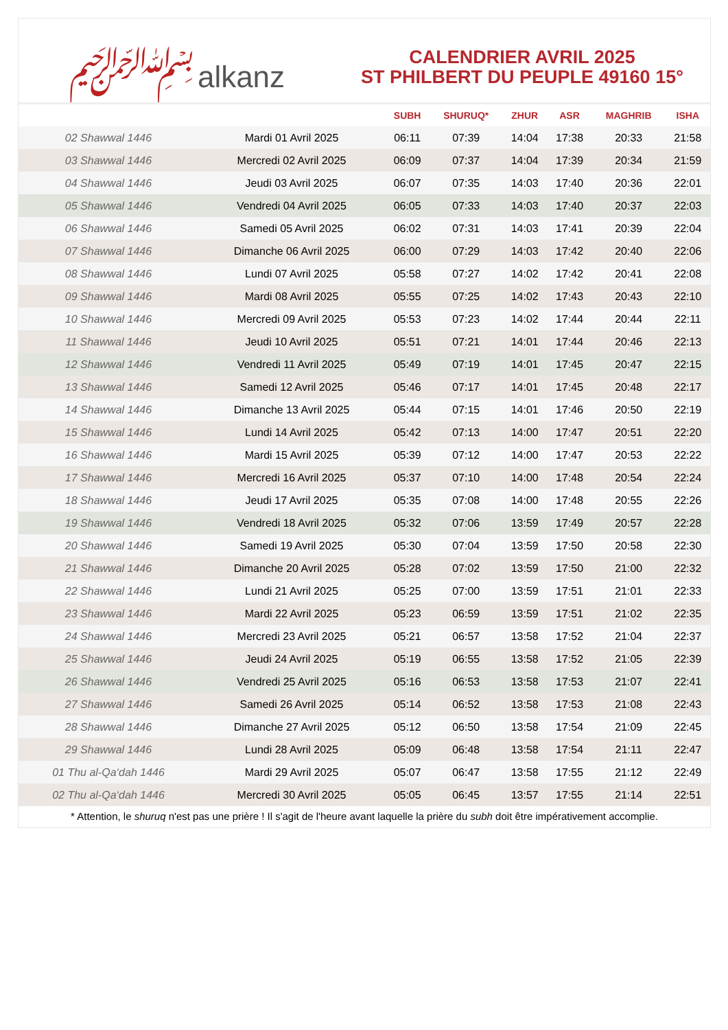﷽ alkanz
CALENDRIER AVRIL 2025
ST PHILBERT DU PEUPLE 49160 15°
| | | SUBH | SHURUQ* | ZHUR | ASR | MAGHRIB | ISHA |
| --- | --- | --- | --- | --- | --- | --- | --- |
| 02 Shawwal 1446 | Mardi 01 Avril 2025 | 06:11 | 07:39 | 14:04 | 17:38 | 20:33 | 21:58 |
| 03 Shawwal 1446 | Mercredi 02 Avril 2025 | 06:09 | 07:37 | 14:04 | 17:39 | 20:34 | 21:59 |
| 04 Shawwal 1446 | Jeudi 03 Avril 2025 | 06:07 | 07:35 | 14:03 | 17:40 | 20:36 | 22:01 |
| 05 Shawwal 1446 | Vendredi 04 Avril 2025 | 06:05 | 07:33 | 14:03 | 17:40 | 20:37 | 22:03 |
| 06 Shawwal 1446 | Samedi 05 Avril 2025 | 06:02 | 07:31 | 14:03 | 17:41 | 20:39 | 22:04 |
| 07 Shawwal 1446 | Dimanche 06 Avril 2025 | 06:00 | 07:29 | 14:03 | 17:42 | 20:40 | 22:06 |
| 08 Shawwal 1446 | Lundi 07 Avril 2025 | 05:58 | 07:27 | 14:02 | 17:42 | 20:41 | 22:08 |
| 09 Shawwal 1446 | Mardi 08 Avril 2025 | 05:55 | 07:25 | 14:02 | 17:43 | 20:43 | 22:10 |
| 10 Shawwal 1446 | Mercredi 09 Avril 2025 | 05:53 | 07:23 | 14:02 | 17:44 | 20:44 | 22:11 |
| 11 Shawwal 1446 | Jeudi 10 Avril 2025 | 05:51 | 07:21 | 14:01 | 17:44 | 20:46 | 22:13 |
| 12 Shawwal 1446 | Vendredi 11 Avril 2025 | 05:49 | 07:19 | 14:01 | 17:45 | 20:47 | 22:15 |
| 13 Shawwal 1446 | Samedi 12 Avril 2025 | 05:46 | 07:17 | 14:01 | 17:45 | 20:48 | 22:17 |
| 14 Shawwal 1446 | Dimanche 13 Avril 2025 | 05:44 | 07:15 | 14:01 | 17:46 | 20:50 | 22:19 |
| 15 Shawwal 1446 | Lundi 14 Avril 2025 | 05:42 | 07:13 | 14:00 | 17:47 | 20:51 | 22:20 |
| 16 Shawwal 1446 | Mardi 15 Avril 2025 | 05:39 | 07:12 | 14:00 | 17:47 | 20:53 | 22:22 |
| 17 Shawwal 1446 | Mercredi 16 Avril 2025 | 05:37 | 07:10 | 14:00 | 17:48 | 20:54 | 22:24 |
| 18 Shawwal 1446 | Jeudi 17 Avril 2025 | 05:35 | 07:08 | 14:00 | 17:48 | 20:55 | 22:26 |
| 19 Shawwal 1446 | Vendredi 18 Avril 2025 | 05:32 | 07:06 | 13:59 | 17:49 | 20:57 | 22:28 |
| 20 Shawwal 1446 | Samedi 19 Avril 2025 | 05:30 | 07:04 | 13:59 | 17:50 | 20:58 | 22:30 |
| 21 Shawwal 1446 | Dimanche 20 Avril 2025 | 05:28 | 07:02 | 13:59 | 17:50 | 21:00 | 22:32 |
| 22 Shawwal 1446 | Lundi 21 Avril 2025 | 05:25 | 07:00 | 13:59 | 17:51 | 21:01 | 22:33 |
| 23 Shawwal 1446 | Mardi 22 Avril 2025 | 05:23 | 06:59 | 13:59 | 17:51 | 21:02 | 22:35 |
| 24 Shawwal 1446 | Mercredi 23 Avril 2025 | 05:21 | 06:57 | 13:58 | 17:52 | 21:04 | 22:37 |
| 25 Shawwal 1446 | Jeudi 24 Avril 2025 | 05:19 | 06:55 | 13:58 | 17:52 | 21:05 | 22:39 |
| 26 Shawwal 1446 | Vendredi 25 Avril 2025 | 05:16 | 06:53 | 13:58 | 17:53 | 21:07 | 22:41 |
| 27 Shawwal 1446 | Samedi 26 Avril 2025 | 05:14 | 06:52 | 13:58 | 17:53 | 21:08 | 22:43 |
| 28 Shawwal 1446 | Dimanche 27 Avril 2025 | 05:12 | 06:50 | 13:58 | 17:54 | 21:09 | 22:45 |
| 29 Shawwal 1446 | Lundi 28 Avril 2025 | 05:09 | 06:48 | 13:58 | 17:54 | 21:11 | 22:47 |
| 01 Thu al-Qa‘dah 1446 | Mardi 29 Avril 2025 | 05:07 | 06:47 | 13:58 | 17:55 | 21:12 | 22:49 |
| 02 Thu al-Qa‘dah 1446 | Mercredi 30 Avril 2025 | 05:05 | 06:45 | 13:57 | 17:55 | 21:14 | 22:51 |
* Attention, le shuruq n'est pas une prière ! Il s'agit de l'heure avant laquelle la prière du subh doit être impérativement accomplie.